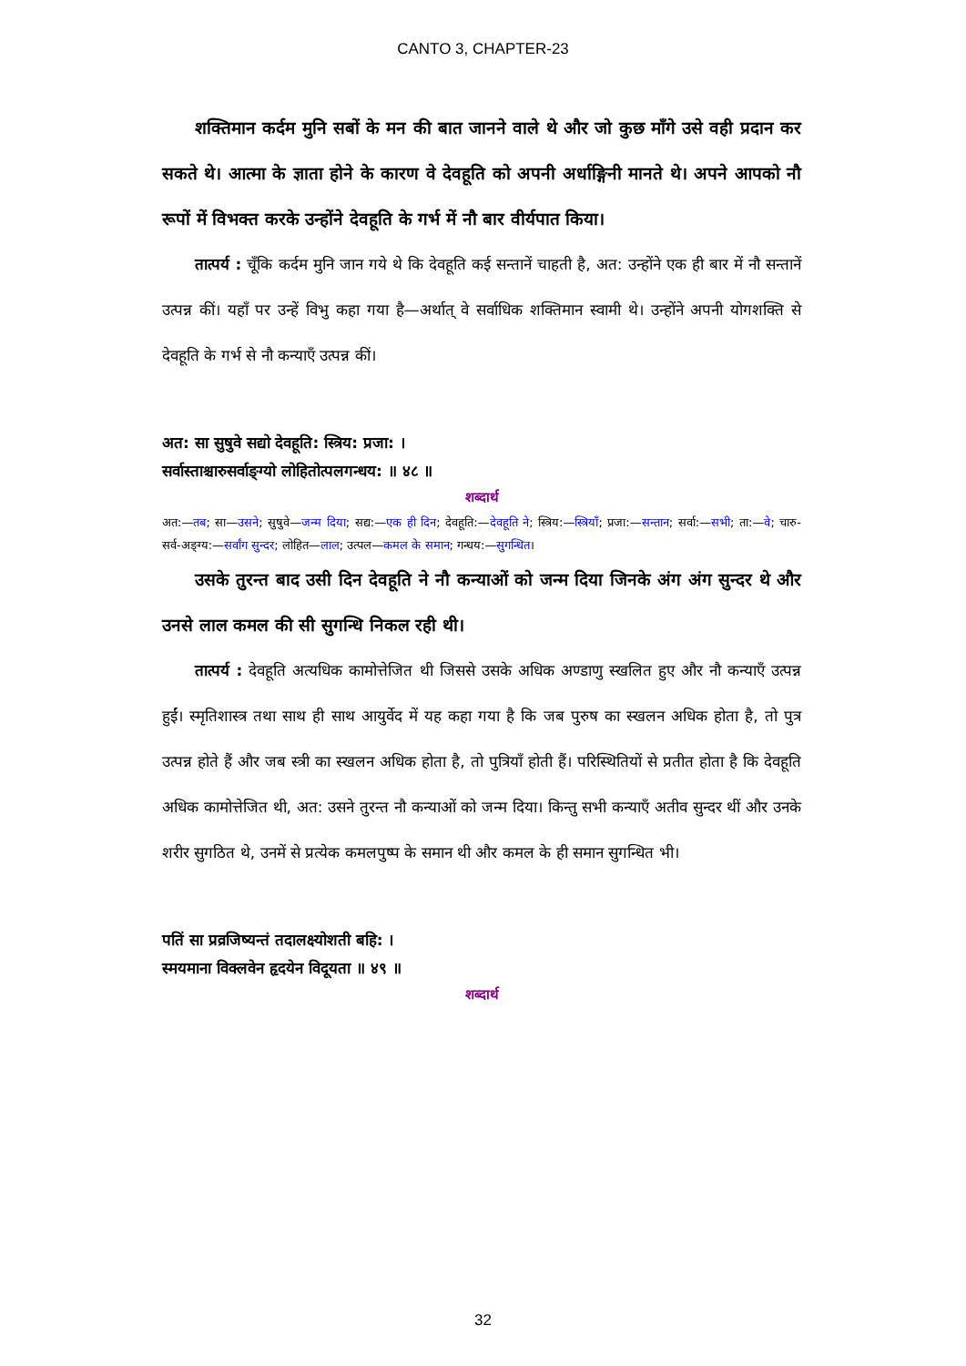CANTO 3, CHAPTER-23
शक्तिमान कर्दम मुनि सबों के मन की बात जानने वाले थे और जो कुछ माँगे उसे वही प्रदान कर सकते थे। आत्मा के ज्ञाता होने के कारण वे देवहूति को अपनी अर्धाङ्गिनी मानते थे। अपने आपको नौ रूपों में विभक्त करके उन्होंने देवहूति के गर्भ में नौ बार वीर्यपात किया।
तात्पर्य : चूँकि कर्दम मुनि जान गये थे कि देवहूति कई सन्तानें चाहती है, अत: उन्होंने एक ही बार में नौ सन्तानें उत्पन्न कीं। यहाँ पर उन्हें विभु कहा गया है—अर्थात् वे सर्वाधिक शक्तिमान स्वामी थे। उन्होंने अपनी योगशक्ति से देवहूति के गर्भ से नौ कन्याएँ उत्पन्न कीं।
अत: सा सुषुवे सद्यो देवहूति: स्त्रिय: प्रजा: ।
सर्वास्ताश्चारुसर्वाङ्ग्यो लोहितोत्पलगन्धय: ॥ ४८ ॥
शब्दार्थ
अत:—तब; सा—उसने; सुषुवे—जन्म दिया; सद्य:—एक ही दिन; देवहूति:—देवहूति ने; स्त्रिय:—स्त्रियाँ; प्रजा:—सन्तान; सर्वा:—सभी; ता:—वे; चारु-सर्व-अङ्ग्य:—सर्वांग सुन्दर; लोहित—लाल; उत्पल—कमल के समान; गन्धय:—सुगन्धित।
उसके तुरन्त बाद उसी दिन देवहूति ने नौ कन्याओं को जन्म दिया जिनके अंग अंग सुन्दर थे और उनसे लाल कमल की सी सुगन्धि निकल रही थी।
तात्पर्य : देवहूति अत्यधिक कामोत्तेजित थी जिससे उसके अधिक अण्डाणु स्खलित हुए और नौ कन्याएँ उत्पन्न हुईं। स्मृतिशास्त्र तथा साथ ही साथ आयुर्वेद में यह कहा गया है कि जब पुरुष का स्खलन अधिक होता है, तो पुत्र उत्पन्न होते हैं और जब स्त्री का स्खलन अधिक होता है, तो पुत्रियाँ होती हैं। परिस्थितियों से प्रतीत होता है कि देवहूति अधिक कामोत्तेजित थी, अत: उसने तुरन्त नौ कन्याओं को जन्म दिया। किन्तु सभी कन्याएँ अतीव सुन्दर थीं और उनके शरीर सुगठित थे, उनमें से प्रत्येक कमलपुष्प के समान थी और कमल के ही समान सुगन्धित भी।
पतिं सा प्रव्रजिष्यन्तं तदालक्ष्योशती बहि: ।
स्मयमाना विक्लवेन हृदयेन विदूयता ॥ ४९ ॥
शब्दार्थ
32